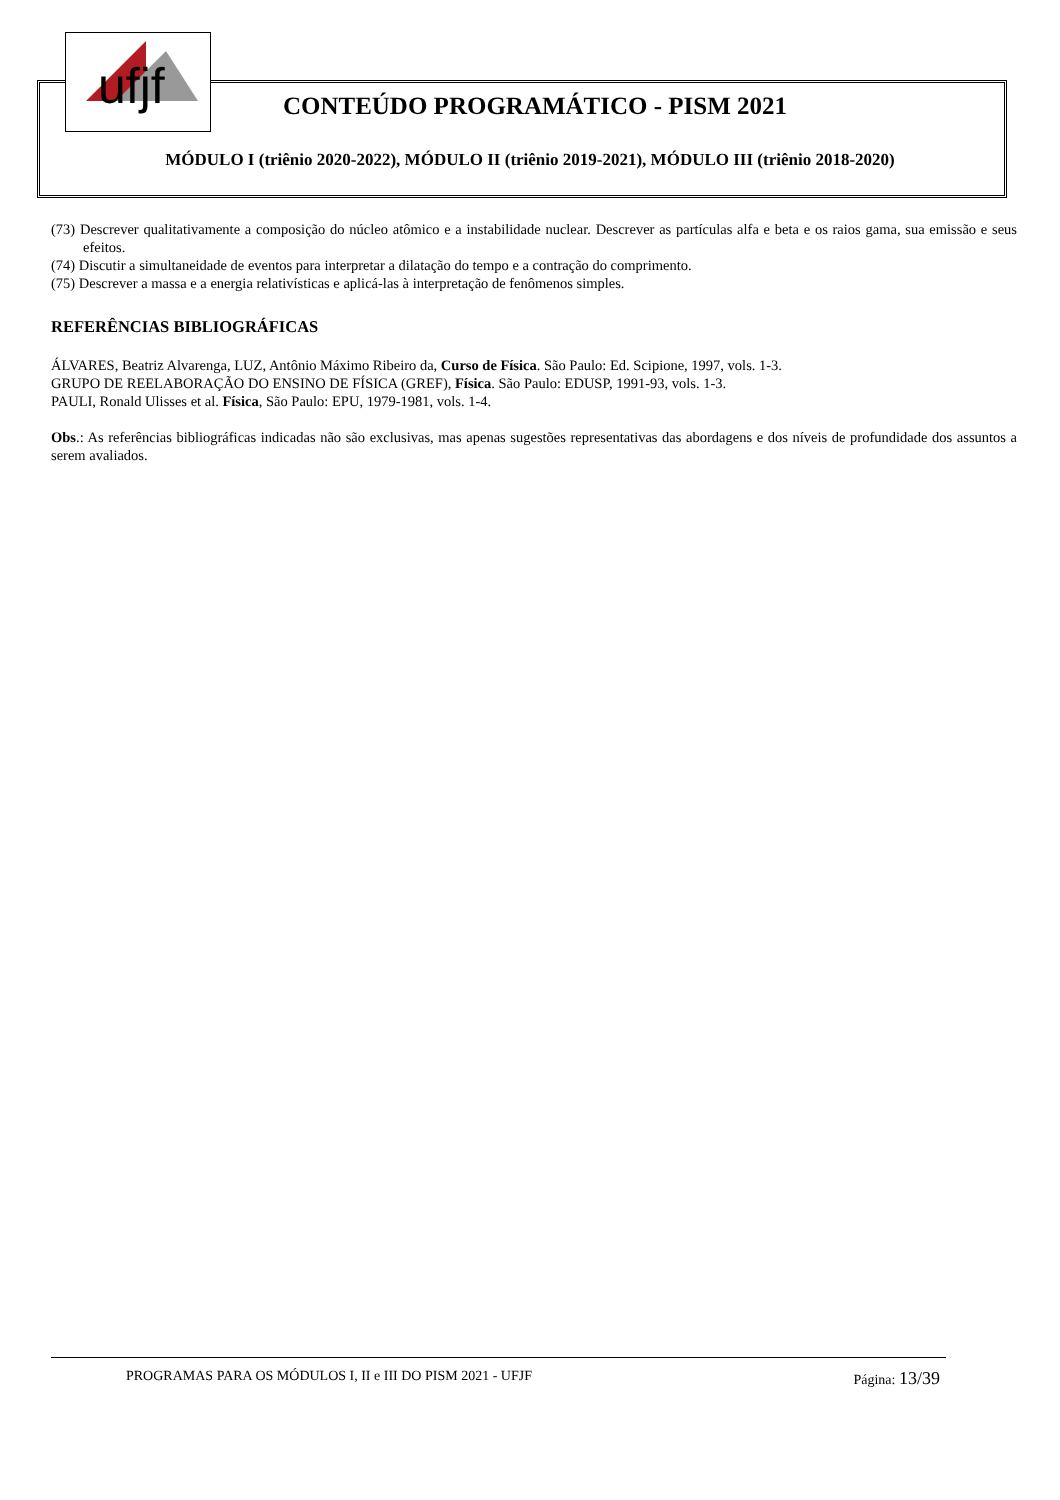ufjf
CONTEÚDO PROGRAMÁTICO - PISM 2021
MÓDULO I (triênio 2020-2022), MÓDULO II (triênio 2019-2021), MÓDULO III (triênio 2018-2020)
(73) Descrever qualitativamente a composição do núcleo atômico e a instabilidade nuclear. Descrever as partículas alfa e beta e os raios gama, sua emissão e seus efeitos.
(74) Discutir a simultaneidade de eventos para interpretar a dilatação do tempo e a contração do comprimento.
(75) Descrever a massa e a energia relativísticas e aplicá-las à interpretação de fenômenos simples.
REFERÊNCIAS BIBLIOGRÁFICAS
ÁLVARES, Beatriz Alvarenga, LUZ, Antônio Máximo Ribeiro da, Curso de Física. São Paulo: Ed. Scipione, 1997, vols. 1-3.
GRUPO DE REELABORAÇÃO DO ENSINO DE FÍSICA (GREF), Física. São Paulo: EDUSP, 1991-93, vols. 1-3.
PAULI, Ronald Ulisses et al. Física, São Paulo: EPU, 1979-1981, vols. 1-4.
Obs.: As referências bibliográficas indicadas não são exclusivas, mas apenas sugestões representativas das abordagens e dos níveis de profundidade dos assuntos a serem avaliados.
PROGRAMAS PARA OS MÓDULOS I, II e III DO PISM 2021 - UFJF Página: 13/39